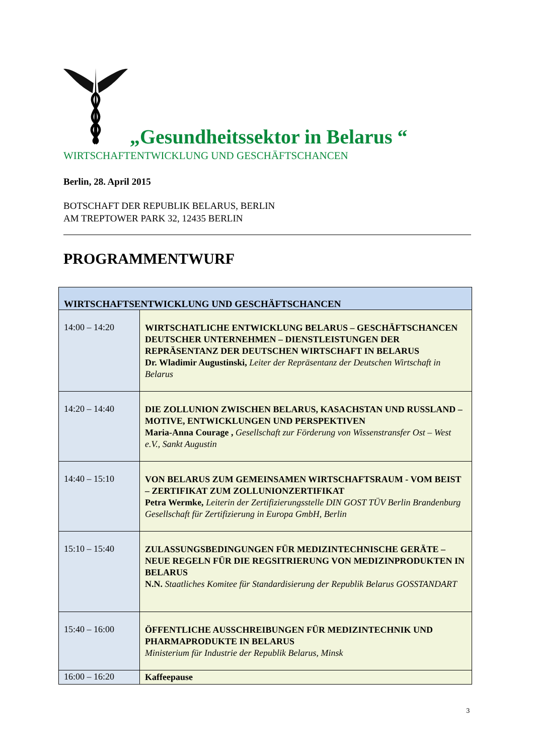„Gesundheitssektor in Belarus “
WIRTSCHAFTENTWICKLUNG UND GESCHÄFTSCHANCEN
Berlin, 28. April 2015
BOTSCHAFT DER REPUBLIK BELARUS, BERLIN
AM TREPTOWER PARK 32, 12435 BERLIN
PROGRAMMENTWURF
| WIRTSCHAFTSENTWICKLUNG UND GESCHÄFTSCHANCEN | |
| --- | --- |
| 14:00 – 14:20 | WIRTSCHATLICHE ENTWICKLUNG BELARUS – GESCHÄFTSCHANCEN DEUTSCHER UNTERNEHMEN – DIENSTLEISTUNGEN DER REPRÄSENTANZ DER DEUTSCHEN WIRTSCHAFT IN BELARUS Dr. Wladimir Augustinski, Leiter der Repräsentanz der Deutschen Wirtschaft in Belarus |
| 14:20 – 14:40 | DIE ZOLLUNION ZWISCHEN BELARUS, KASACHSTAN UND RUSSLAND – MOTIVE, ENTWICKLUNGEN UND PERSPEKTIVEN Maria-Anna Courage , Gesellschaft zur Förderung von Wissenstransfer Ost – West e.V., Sankt Augustin |
| 14:40 – 15:10 | VON BELARUS ZUM GEMEINSAMEN WIRTSCHAFTSRAUM - VOM BEIST – ZERTIFIKAT ZUM ZOLLUNIONZERTIFIKAT Petra Wermke, Leiterin der Zertifizierungsstelle DIN GOST TÜV Berlin Brandenburg Gesellschaft für Zertifizierung in Europa GmbH, Berlin |
| 15:10 – 15:40 | ZULASSUNGSBEDINGUNGEN FÜR MEDIZINTECHNISCHE GERÄTE – NEUE REGELN FÜR DIE REGSITRIERUNG VON MEDIZINPRODUKTEN IN BELARUS N.N. Staatliches Komitee für Standardisierung der Republik Belarus GOSSTANDART |
| 15:40 – 16:00 | ÖFFENTLICHE AUSSCHREIBUNGEN FÜR MEDIZINTECHNIK UND PHARMAPRODUKTE IN BELARUS Ministerium für Industrie der Republik Belarus, Minsk |
| 16:00 – 16:20 | Kaffeepause |
3